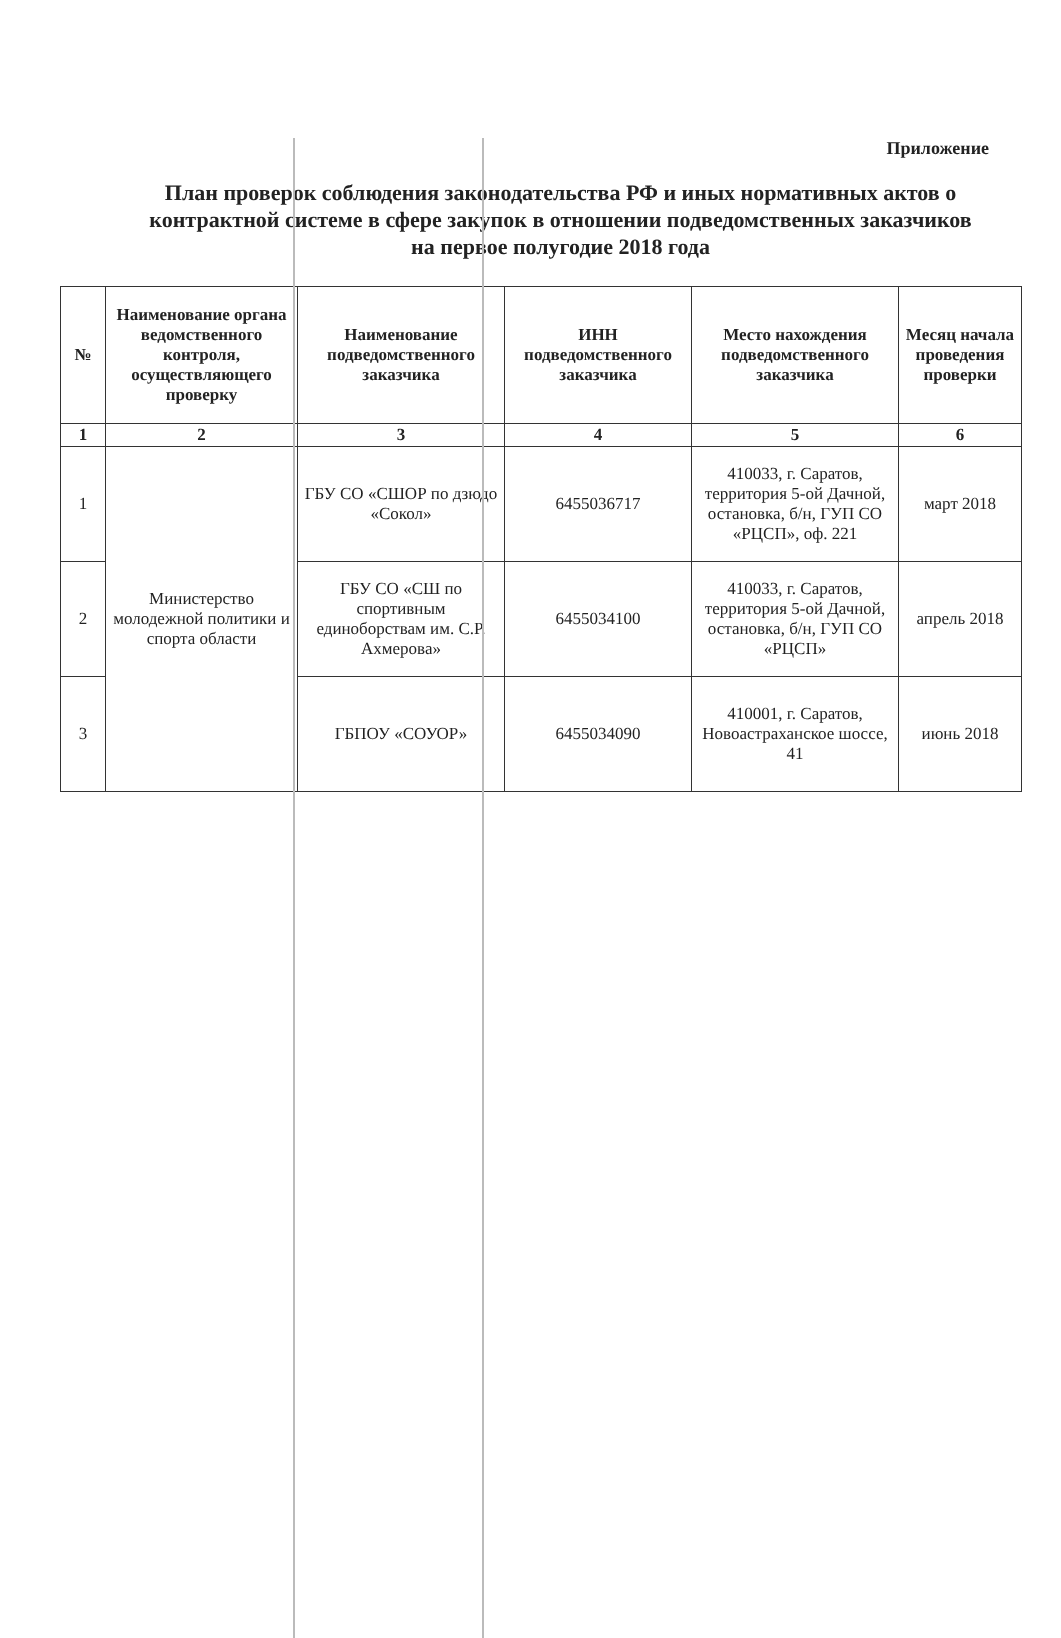Приложение
План проверок соблюдения законодательства РФ и иных нормативных актов о контрактной системе в сфере закупок в отношении подведомственных заказчиков на первое полугодие 2018 года
| № | Наименование органа ведомственного контроля, осуществляющего проверку | Наименование подведомственного заказчика | ИНН подведомственного заказчика | Место нахождения подведомственного заказчика | Месяц начала проведения проверки |
| --- | --- | --- | --- | --- | --- |
| 1 | 2 | 3 | 4 | 5 | 6 |
| 1 | Министерство молодежной политики и спорта области | ГБУ СО «СШОР по дзюдо «Сокол» | 6455036717 | 410033, г. Саратов, территория 5-ой Дачной, остановка, б/н, ГУП СО «РЦСП», оф. 221 | март 2018 |
| 2 | | ГБУ СО «СШ по спортивным единоборствам им. С.Р. Ахмерова» | 6455034100 | 410033, г. Саратов, территория 5-ой Дачной, остановка, б/н, ГУП СО «РЦСП» | апрель 2018 |
| 3 | | ГБПОУ «СОУОР» | 6455034090 | 410001, г. Саратов, Новоастраханское шоссе, 41 | июнь 2018 |